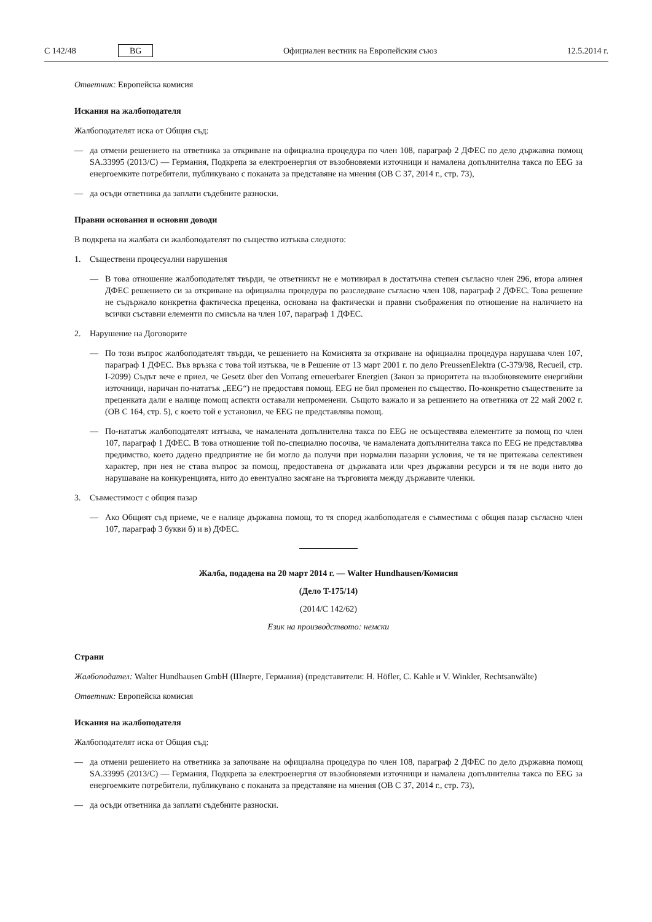C 142/48 BG Официален вестник на Европейския съюз 12.5.2014 г.
Ответник: Европейска комисия
Искания на жалбоподателя
Жалбоподателят иска от Общия съд:
— да отмени решението на ответника за откриване на официална процедура по член 108, параграф 2 ДФЕС по дело държавна помощ SA.33995 (2013/C) — Германия, Подкрепа за електроенергия от възобновяеми източници и намалена допълнителна такса по EEG за енергоемките потребители, публикувано с поканата за представяне на мнения (ОВ С 37, 2014 г., стр. 73),
— да осъди ответника да заплати съдебните разноски.
Правни основания и основни доводи
В подкрепа на жалбата си жалбоподателят по същество изтъква следното:
1. Съществени процесуални нарушения
— В това отношение жалбоподателят твърди, че ответникът не е мотивирал в достатъчна степен съгласно член 296, втора алинея ДФЕС решението си за откриване на официална процедура по разследване съгласно член 108, параграф 2 ДФЕС. Това решение не съдържало конкретна фактическа преценка, основана на фактически и правни съображения по отношение на наличието на всички съставни елементи по смисъла на член 107, параграф 1 ДФЕС.
2. Нарушение на Договорите
— По този въпрос жалбоподателят твърди, че решението на Комисията за откриване на официална процедура нарушава член 107, параграф 1 ДФЕС. Във връзка с това той изтъква, че в Решение от 13 март 2001 г. по дело PreussenElektra (C-379/98, Recueil, стр. I-2099) Съдът вече е приел, че Gesetz über den Vorrang erneuerbarer Energien (Закон за приоритета на възобновяемите енергийни източници, наричан по-нататък „EEG“) не предоставя помощ. EEG не бил променен по същество. По-конкретно съществените за преценката дали е налице помощ аспекти оставали непроменени. Същото важало и за решението на ответника от 22 май 2002 г. (ОВ С 164, стр. 5), с което той е установил, че EEG не представлява помощ.
— По-нататък жалбоподателят изтъква, че намалената допълнителна такса по EEG не осъществява елементите за помощ по член 107, параграф 1 ДФЕС. В това отношение той по-специално посочва, че намалената допълнителна такса по EEG не представлява предимство, което дадено предприятие не би могло да получи при нормални пазарни условия, че тя не притежава селективен характер, при нея не става въпрос за помощ, предоставена от държавата или чрез държавни ресурси и тя не води нито до нарушаване на конкуренцията, нито до евентуално засягане на търговията между държавите членки.
3. Съвместимост с общия пазар
— Ако Общият съд приеме, че е налице държавна помощ, то тя според жалбоподателя е съвместима с общия пазар съгласно член 107, параграф 3 букви б) и в) ДФЕС.
Жалба, подадена на 20 март 2014 г. — Walter Hundhausen/Комисия
(Дело T-175/14)
(2014/C 142/62)
Език на производството: немски
Страни
Жалбоподател: Walter Hundhausen GmbH (Шверте, Германия) (представители: H. Höfler, C. Kahle и V. Winkler, Rechtsanwälte)
Ответник: Европейска комисия
Искания на жалбоподателя
Жалбоподателят иска от Общия съд:
— да отмени решението на ответника за започване на официална процедура по член 108, параграф 2 ДФЕС по дело държавна помощ SA.33995 (2013/C) — Германия, Подкрепа за електроенергия от възобновяеми източници и намалена допълнителна такса по EEG за енергоемките потребители, публикувано с поканата за представяне на мнения (ОВ С 37, 2014 г., стр. 73),
— да осъди ответника да заплати съдебните разноски.